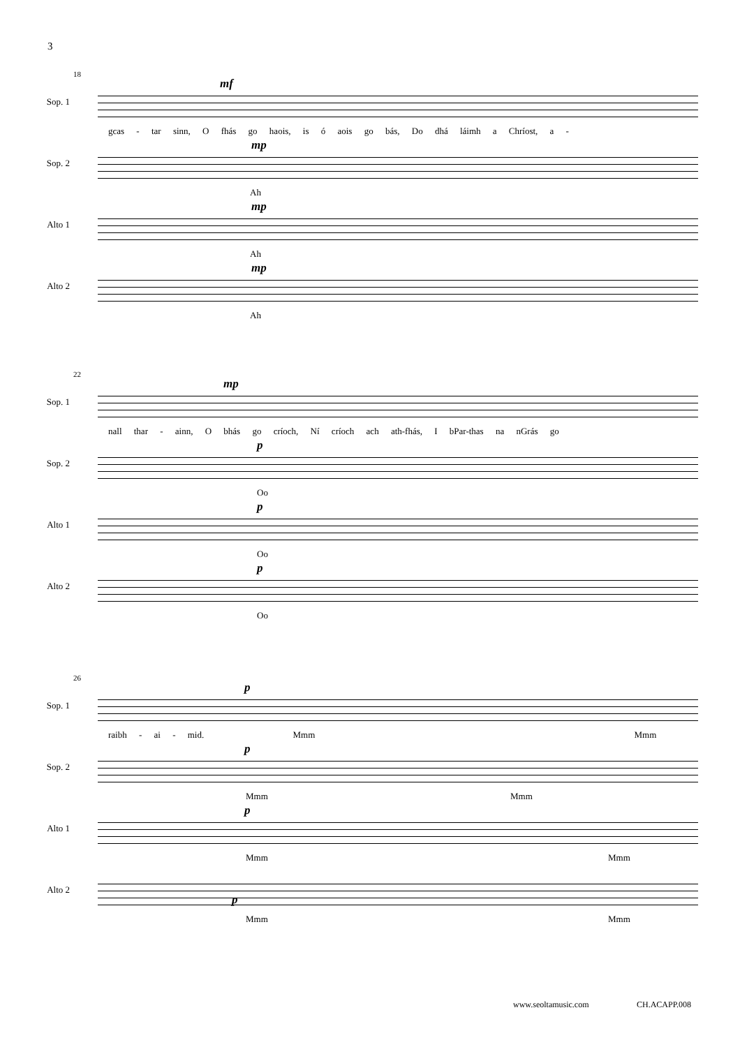3
18
Sop. 1
mf
gcas - tar sinn, O fhás go haois, is ó aois go bás, Do dhá láimh a Chríost, a -
Sop. 2
mp
Ah
Alto 1
mp
Ah
Alto 2
mp
Ah
22
Sop. 1
mp
nall thar - ainn, O bhás go críoch, Ní críoch ach ath-fhás, I bPar-thas na nGrás go
Sop. 2
p
Oo
Alto 1
p
Oo
Alto 2
p
Oo
26
Sop. 1
p
raibh - ai - mid. Mmm Mmm
Sop. 2
p
Mmm Mmm
Alto 1
p
Mmm Mmm
Alto 2
p
Mmm Mmm
www.seoltamusic.com CH.ACAPP.008